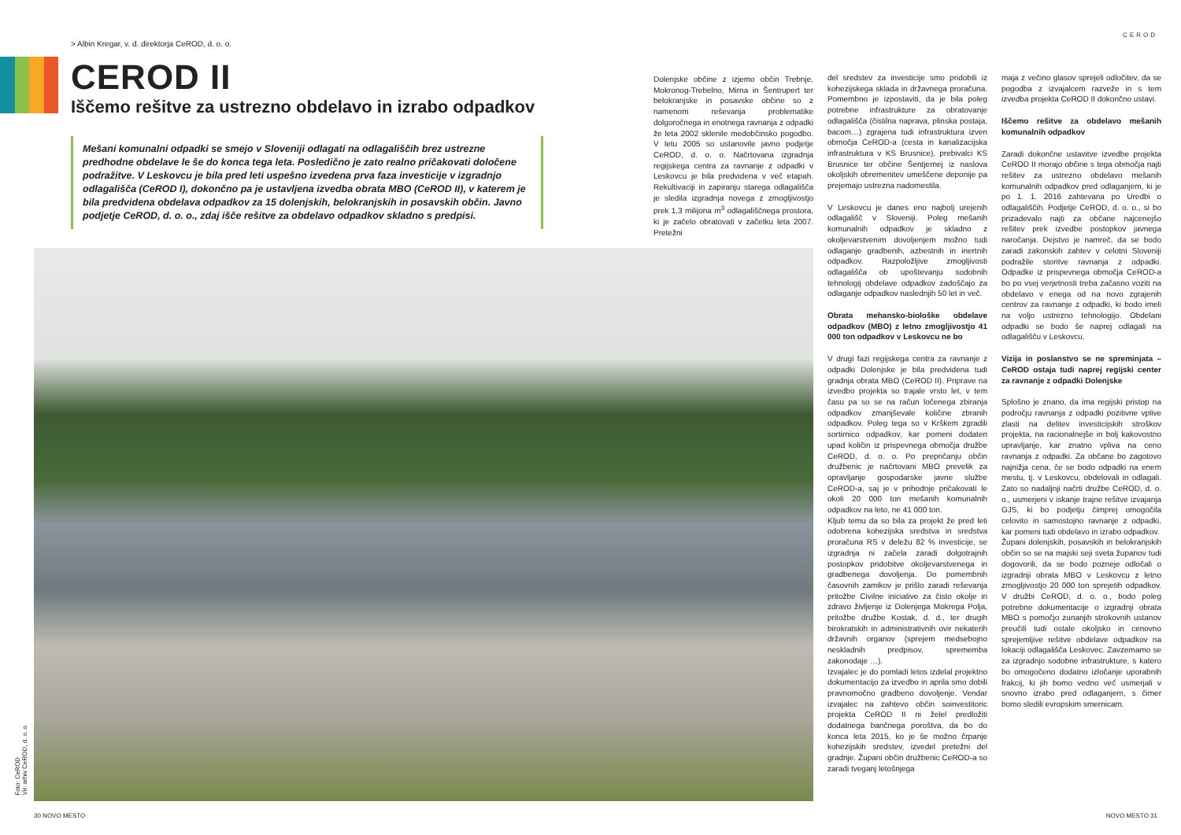CEROD
> Albin Kregar, v. d. direktorja CeROD, d. o. o.
CEROD II
Iščemo rešitve za ustrezno obdelavo in izrabo odpadkov
Mešani komunalni odpadki se smejo v Sloveniji odlagati na odlagališčih brez ustrezne predhodne obdelave le še do konca tega leta. Posledično je zato realno pričakovati določene podražitve. V Leskovcu je bila pred leti uspešno izvedena prva faza investicije v izgradnjo odlagališča (CeROD I), dokončno pa je ustavljena izvedba obrata MBO (CeROD II), v katerem je bila predvidena obdelava odpadkov za 15 dolenjskih, belokranjskih in posavskih občin. Javno podjetje CeROD, d. o. o., zdaj išče rešitve za obdelavo odpadkov skladno s predpisi.
Foto: CeROD
Vir: arhiv CeROD, d. o. o.
Dolenjske občine z izjemo občin Trebnje, Mokronog-Trebelno, Mirna in Šentrupert ter belokranjske in posavske občine so z namenom reševanja problematike dolgoročnega in enotnega ravnanja z odpadki že leta 2002 sklenile medobčinsko pogodbo. V letu 2005 so ustanovile javno podjetje CeROD, d. o. o. Načrtovana izgradnja regijskega centra za ravnanje z odpadki v Leskovcu je bila predvidena v več etapah. Rekultivaciji in zapiranju starega odlagališča je sledila izgradnja novega z zmogljivostjo prek 1,3 milijona m<sup>3</sup> odlagališčnega prostora, ki je začelo obratovati v začetku leta 2007. Pretežni
del sredstev za investicije smo pridobili iz kohezijskega sklada in državnega proračuna. Pomembno je izpostaviti, da je bila poleg potrebne infrastrukture za obratovanje odlagališča (čistilna naprava, plinska postaja, bacom…) zgrajena tudi infrastruktura izven območja CeROD-a (cesta in kanalizacijska infrastruktura v KS Brusnice), prebivalci KS Brusnice ter občine Šentjernej iz naslova okoljskih obremenitev umeščene deponije pa prejemajo ustrezna nadomestila.
V Leskovcu je danes eno najbolj urejenih odlagališč v Sloveniji. Poleg mešanih komunalnih odpadkov je skladno z okoljevarstvenim dovoljenjem možno tudi odlaganje gradbenih, azbestnih in inertnih odpadkov. Razpoložljive zmogljivosti odlagališča ob upoštevanju sodobnih tehnologij obdelave odpadkov zadoščajo za odlaganje odpadkov naslednjih 50 let in več.
Obrata mehansko-biološke obdelave odpadkov (MBO) z letno zmogljivostjo 41 000 ton odpadkov v Leskovcu ne bo
V drugi fazi regijskega centra za ravnanje z odpadki Dolenjske je bila predvidena tudi gradnja obrata MBO (CeROD II). Priprave na izvedbo projekta so trajale vrsto let, v tem času pa so se na račun ločenega zbiranja odpadkov zmanjševale količine zbranih odpadkov. Poleg tega so v Krškem zgradili sortirnico odpadkov, kar pomeni dodaten upad količin iz prispevnega območja družbe CeROD, d. o. o. Po prepričanju občin družbenic je načrtovani MBO prevelik za opravljanje gospodarske javne službe CeROD-a, saj je v prihodnje pričakovati le okoli 20 000 ton mešanih komunalnih odpadkov na leto, ne 41 000 ton.
Kljub temu da so bila za projekt že pred leti odobrena kohezijska sredstva in sredstva proračuna RS v deležu 82 % investicije, se izgradnja ni začela zaradi dolgotrajnih postopkov pridobitve okoljevarstvenega in gradbenega dovoljenja. Do pomembnih časovnih zamikov je prišlo zaradi reševanja pritožbe Civilne iniciative za čisto okolje in zdravo življenje iz Dolenjega Mokrega Polja, pritožbe družbe Kostak, d. d., ter drugih birokratskih in administrativnih ovir nekaterih državnih organov (sprejem medsebojno neskladnih predpisov, sprememba zakonodaje …).
Izvajalec je do pomladi letos izdelal projektno dokumentacijo za izvedbo in aprila smo dobili pravnomočno gradbeno dovoljenje. Vendar izvajalec na zahtevo občin soinvestitoric projekta CeROD II ni želel predložiti dodatnega bančnega poroštva, da bo do konca leta 2015, ko je še možno črpanje kohezijskih sredstev, izvedel pretežni del gradnje. Župani občin družbenic CeROD-a so zaradi tveganj letošnjega
maja z večino glasov sprejeli odločitev, da se pogodba z izvajalcem razveže in s tem izvedba projekta CeROD II dokončno ustavi.
Iščemo rešitve za obdelavo mešanih komunalnih odpadkov
Zaradi dokončne ustavitve izvedbe projekta CeROD II morajo občine s tega območja najti rešitev za ustrezno obdelavo mešanih komunalnih odpadkov pred odlaganjem, ki je po 1. 1. 2016 zahtevana po Uredbi o odlagališčih. Podjetje CeROD, d. o. o., si bo prizadevalo najti za občane najcenejšo rešitev prek izvedbe postopkov javnega naročanja. Dejstvo je namreč, da se bodo zaradi zakonskih zahtev v celotni Sloveniji podražile storitve ravnanja z odpadki. Odpadke iz prispevnega območja CeROD-a bo po vsej verjetnosti treba začasno voziti na obdelavo v enega od na novo zgrajenih centrov za ravnanje z odpadki, ki bodo imeli na voljo ustrezno tehnologijo. Obdelani odpadki se bodo še naprej odlagali na odlagališču v Leskovcu.
Vizija in poslanstvo se ne spreminjata – CeROD ostaja tudi naprej regijski center za ravnanje z odpadki Dolenjske
Splošno je znano, da ima regijski pristop na področju ravnanja z odpadki pozitivne vplive zlasti na delitev investicijskih stroškov projekta, na racionalnejše in bolj kakovostno upravljanje, kar znatno vpliva na ceno ravnanja z odpadki. Za občane bo zagotovo najnižja cena, če se bodo odpadki na enem mestu, tj. v Leskovcu, obdelovali in odlagali. Zato so nadaljnji načrti družbe CeROD, d. o. o., usmerjeni v iskanje trajne rešitve izvajanja GJS, ki bo podjetju čimprej omogočila celovito in samostojno ravnanje z odpadki, kar pomeni tudi obdelavo in izrabo odpadkov.
Župani dolenjskih, posavskih in belokranjskih občin so se na majski seji sveta županov tudi dogovorili, da se bodo pozneje odločali o izgradnji obrata MBO v Leskovcu z letno zmogljivostjo 20 000 ton sprejetih odpadkov. V družbi CeROD, d. o. o., bodo poleg potrebne dokumentacije o izgradnji obrata MBO s pomočjo zunanjih strokovnih ustanov preučili tudi ostale okoljsko in cenovno sprejemljive rešitve obdelave odpadkov na lokaciji odlagališča Leskovec. Zavzemamo se za izgradnjo sodobne infrastrukture, s katero bo omogočeno dodatno izločanje uporabnih frakcij, ki jih bomo vedno več usmerjali v snovno izrabo pred odlaganjem, s čimer bomo sledili evropskim smernicam.
30 NOVO MESTO NOVO MESTO 31